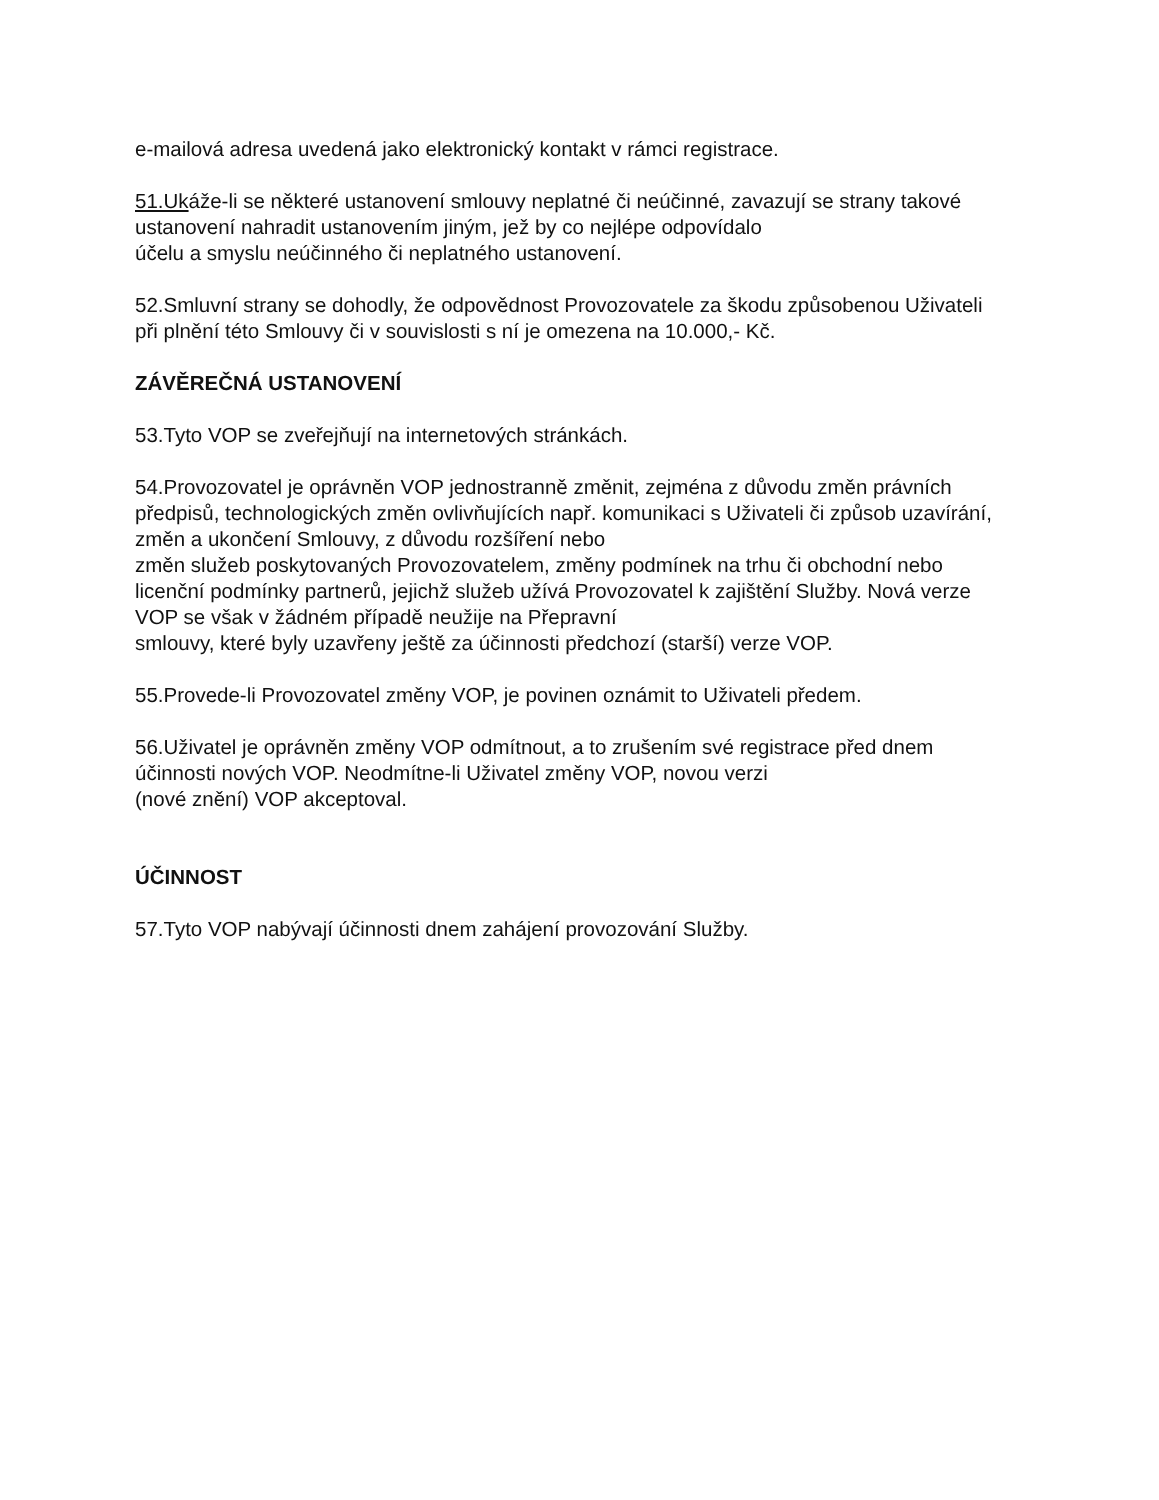e-mailová adresa uvedená jako elektronický kontakt v rámci registrace.
51.Ukáže-li se některé ustanovení smlouvy neplatné či neúčinné, zavazují se strany takové ustanovení nahradit ustanovením jiným, jež by co nejlépe odpovídalo
účelu a smyslu neúčinného či neplatného ustanovení.
52.Smluvní strany se dohodly, že odpovědnost Provozovatele za škodu způsobenou Uživateli při plnění této Smlouvy či v souvislosti s ní je omezena na 10.000,- Kč.
ZÁVĚREČNÁ USTANOVENÍ
53.Tyto VOP se zveřejňují na internetových stránkách.
54.Provozovatel je oprávněn VOP jednostranně změnit, zejména z důvodu změn právních předpisů, technologických změn ovlivňujících např. komunikaci s Uživateli či způsob uzavírání, změn a ukončení Smlouvy, z důvodu rozšíření nebo
změn služeb poskytovaných Provozovatelem, změny podmínek na trhu či obchodní nebo licenční podmínky partnerů, jejichž služeb užívá Provozovatel k zajištění Služby. Nová verze VOP se však v žádném případě neužije na Přepravní
smlouvy, které byly uzavřeny ještě za účinnosti předchozí (starší) verze VOP.
55.Provede-li Provozovatel změny VOP, je povinen oznámit to Uživateli předem.
56.Uživatel je oprávněn změny VOP odmítnout, a to zrušením své registrace před dnem účinnosti nových VOP. Neodmítne-li Uživatel změny VOP, novou verzi
(nové znění) VOP akceptoval.
ÚČINNOST
57.Tyto VOP nabývají účinnosti dnem zahájení provozování Služby.